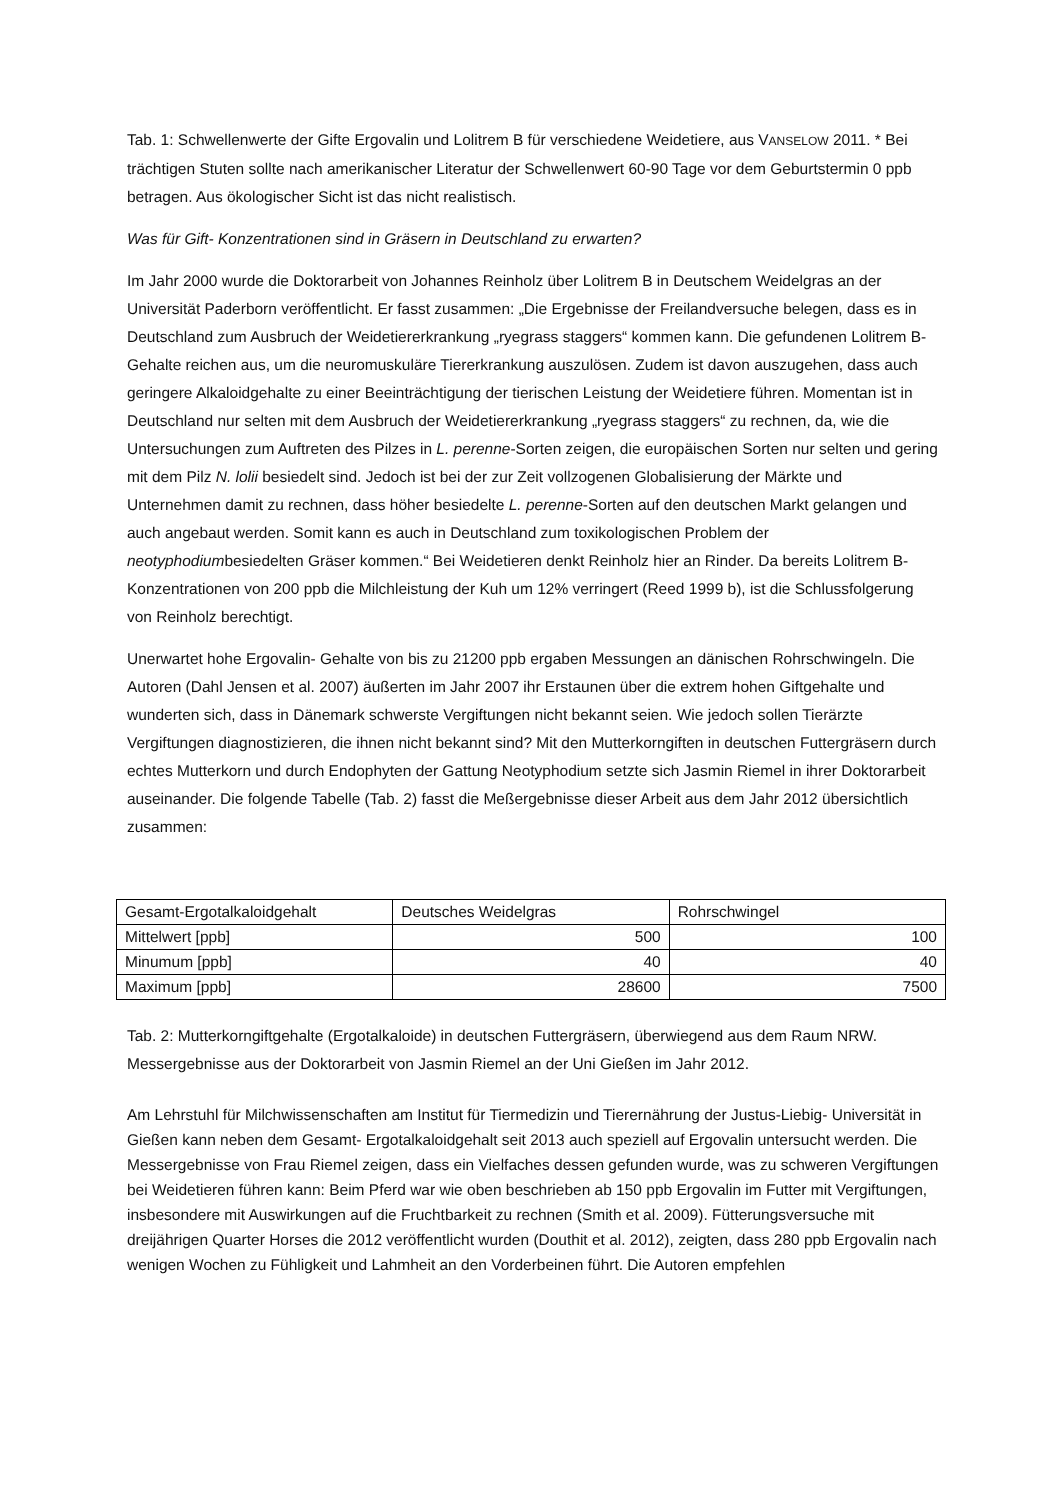Tab. 1: Schwellenwerte der Gifte Ergovalin und Lolitrem B für verschiedene Weidetiere, aus VANSELOW 2011. * Bei trächtigen Stuten sollte nach amerikanischer Literatur der Schwellenwert 60-90 Tage vor dem Geburtstermin 0 ppb betragen. Aus ökologischer Sicht ist das nicht realistisch.
Was für Gift- Konzentrationen sind in Gräsern in Deutschland zu erwarten?
Im Jahr 2000 wurde die Doktorarbeit von Johannes Reinholz über Lolitrem B in Deutschem Weidelgras an der Universität Paderborn veröffentlicht. Er fasst zusammen: „Die Ergebnisse der Freilandversuche belegen, dass es in Deutschland zum Ausbruch der Weidetiererkrankung „ryegrass staggers“ kommen kann. Die gefundenen Lolitrem B-Gehalte reichen aus, um die neuromuskuläre Tiererkrankung auszulösen. Zudem ist davon auszugehen, dass auch geringere Alkaloidgehalte zu einer Beeinträchtigung der tierischen Leistung der Weidetiere führen. Momentan ist in Deutschland nur selten mit dem Ausbruch der Weidetiererkrankung „ryegrass staggers“ zu rechnen, da, wie die Untersuchungen zum Auftreten des Pilzes in L. perenne-Sorten zeigen, die europäischen Sorten nur selten und gering mit dem Pilz N. lolii besiedelt sind. Jedoch ist bei der zur Zeit vollzogenen Globalisierung der Märkte und Unternehmen damit zu rechnen, dass höher besiedelte L. perenne-Sorten auf den deutschen Markt gelangen und auch angebaut werden. Somit kann es auch in Deutschland zum toxikologischen Problem der neotyphodiumbesiedelten Gräser kommen.“ Bei Weidetieren denkt Reinholz hier an Rinder. Da bereits Lolitrem B- Konzentrationen von 200 ppb die Milchleistung der Kuh um 12% verringert (Reed 1999 b), ist die Schlussfolgerung von Reinholz berechtigt.
Unerwartet hohe Ergovalin- Gehalte von bis zu 21200 ppb ergaben Messungen an dänischen Rohrschwingeln. Die Autoren (Dahl Jensen et al. 2007) äußerten im Jahr 2007 ihr Erstaunen über die extrem hohen Giftgehalte und wunderten sich, dass in Dänemark schwerste Vergiftungen nicht bekannt seien. Wie jedoch sollen Tierärzte Vergiftungen diagnostizieren, die ihnen nicht bekannt sind? Mit den Mutterkorngiften in deutschen Futtergräsern durch echtes Mutterkorn und durch Endophyten der Gattung Neotyphodium setzte sich Jasmin Riemel in ihrer Doktorarbeit auseinander. Die folgende Tabelle (Tab. 2) fasst die Meßergebnisse dieser Arbeit aus dem Jahr 2012 übersichtlich zusammen:
| Gesamt-Ergotalkaloidgehalt | Deutsches Weidelgras | Rohrschwingel |
| Mittelwert [ppb] | 500 | 100 |
| Minumum [ppb] | 40 | 40 |
| Maximum [ppb] | 28600 | 7500 |
Tab. 2: Mutterkorngiftgehalte (Ergotalkaloide) in deutschen Futtergräsern, überwiegend aus dem Raum NRW. Messergebnisse aus der Doktorarbeit von Jasmin Riemel an der Uni Gießen im Jahr 2012.
Am Lehrstuhl für Milchwissenschaften am Institut für Tiermedizin und Tierernährung der Justus-Liebig- Universität in Gießen kann neben dem Gesamt- Ergotalkaloidgehalt seit 2013 auch speziell auf Ergovalin untersucht werden. Die Messergebnisse von Frau Riemel zeigen, dass ein Vielfaches dessen gefunden wurde, was zu schweren Vergiftungen bei Weidetieren führen kann: Beim Pferd war wie oben beschrieben ab 150 ppb Ergovalin im Futter mit Vergiftungen, insbesondere mit Auswirkungen auf die Fruchtbarkeit zu rechnen (Smith et al. 2009). Fütterungsversuche mit dreijährigen Quarter Horses die 2012 veröffentlicht wurden (Douthit et al. 2012), zeigten, dass 280 ppb Ergovalin nach wenigen Wochen zu Fühligkeit und Lahmheit an den Vorderbeinen führt. Die Autoren empfehlen